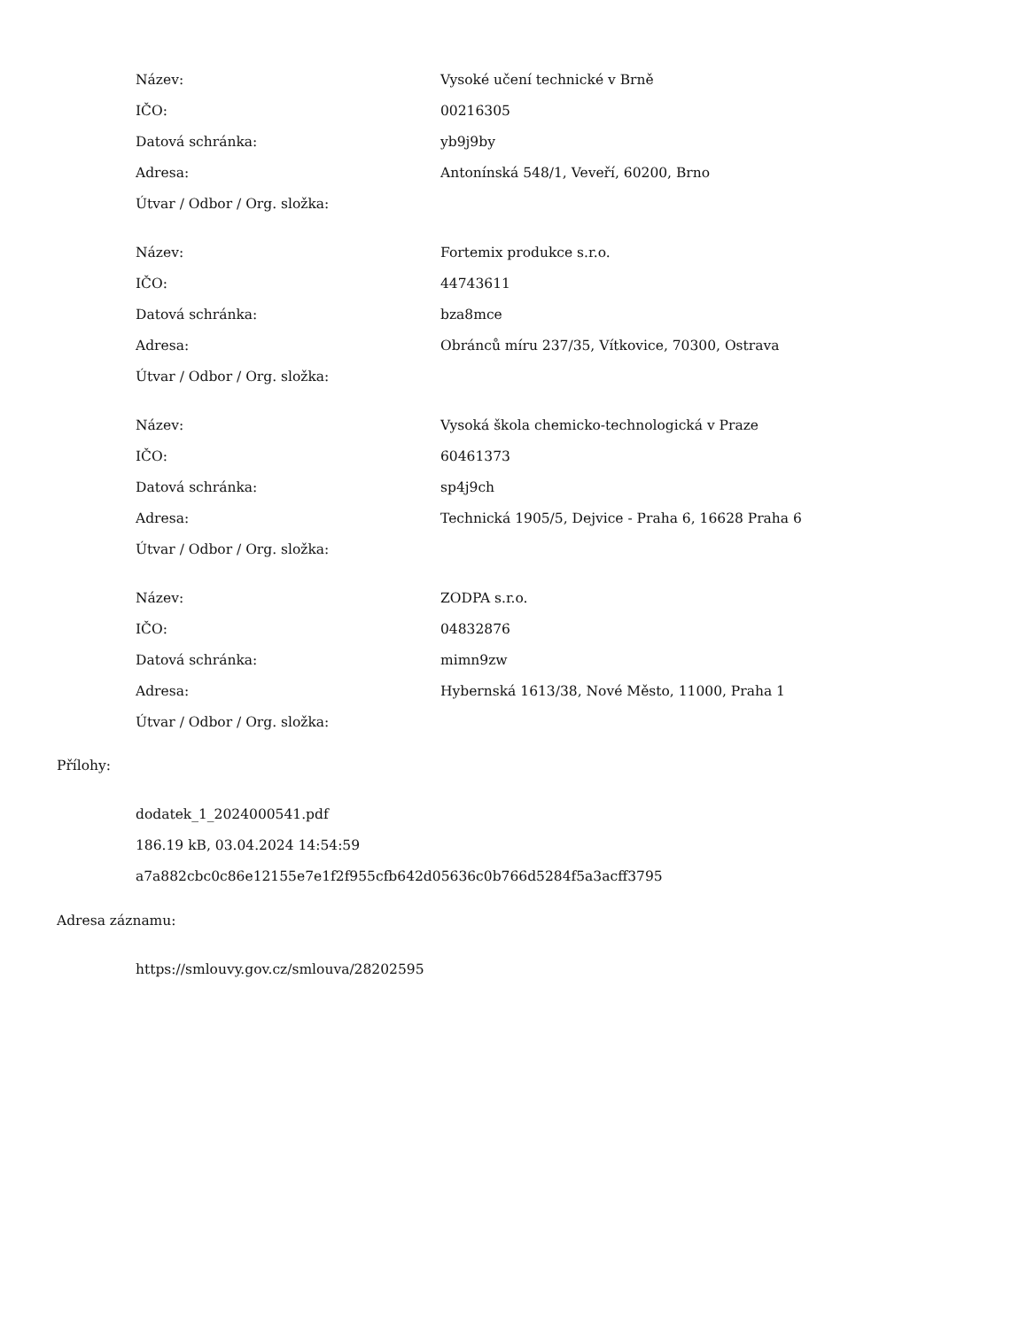| Název: | Vysoké učení technické v Brně |
| IČO: | 00216305 |
| Datová schránka: | yb9j9by |
| Adresa: | Antonínská 548/1, Veveří, 60200, Brno |
| Útvar / Odbor / Org. složka: | |
| Název: | Fortemix produkce s.r.o. |
| IČO: | 44743611 |
| Datová schránka: | bza8mce |
| Adresa: | Obránců míru 237/35, Vítkovice, 70300, Ostrava |
| Útvar / Odbor / Org. složka: | |
| Název: | Vysoká škola chemicko-technologická v Praze |
| IČO: | 60461373 |
| Datová schránka: | sp4j9ch |
| Adresa: | Technická 1905/5, Dejvice - Praha 6, 16628 Praha 6 |
| Útvar / Odbor / Org. složka: | |
| Název: | ZODPA s.r.o. |
| IČO: | 04832876 |
| Datová schránka: | mimn9zw |
| Adresa: | Hybernská 1613/38, Nové Město, 11000, Praha 1 |
| Útvar / Odbor / Org. složka: | |
Přílohy:
dodatek_1_2024000541.pdf
186.19 kB, 03.04.2024 14:54:59
a7a882cbc0c86e12155e7e1f2f955cfb642d05636c0b766d5284f5a3acff3795
Adresa záznamu:
https://smlouvy.gov.cz/smlouva/28202595